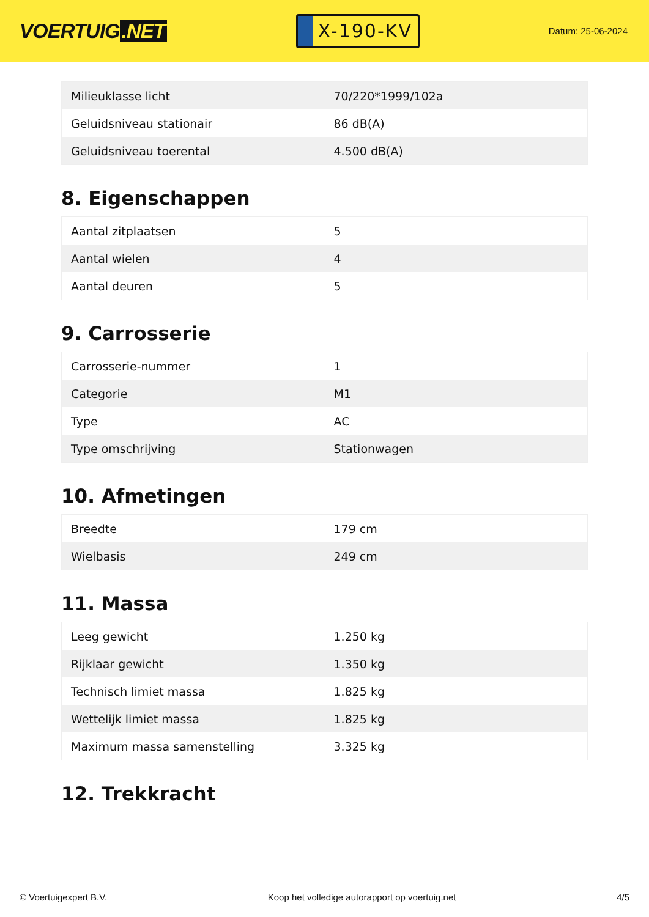VOERTUIG.NET
X-190-KV
Datum: 25-06-2024
| Milieuklasse licht | 70/220*1999/102a |
| Geluidsniveau stationair | 86 dB(A) |
| Geluidsniveau toerental | 4.500 dB(A) |
8. Eigenschappen
| Aantal zitplaatsen | 5 |
| Aantal wielen | 4 |
| Aantal deuren | 5 |
9. Carrosserie
| Carrosserie-nummer | 1 |
| Categorie | M1 |
| Type | AC |
| Type omschrijving | Stationwagen |
10. Afmetingen
| Breedte | 179 cm |
| Wielbasis | 249 cm |
11. Massa
| Leeg gewicht | 1.250 kg |
| Rijklaar gewicht | 1.350 kg |
| Technisch limiet massa | 1.825 kg |
| Wettelijk limiet massa | 1.825 kg |
| Maximum massa samenstelling | 3.325 kg |
12. Trekkracht
© Voertuigexpert B.V. Koop het volledige autorapport op voertuig.net 4/5